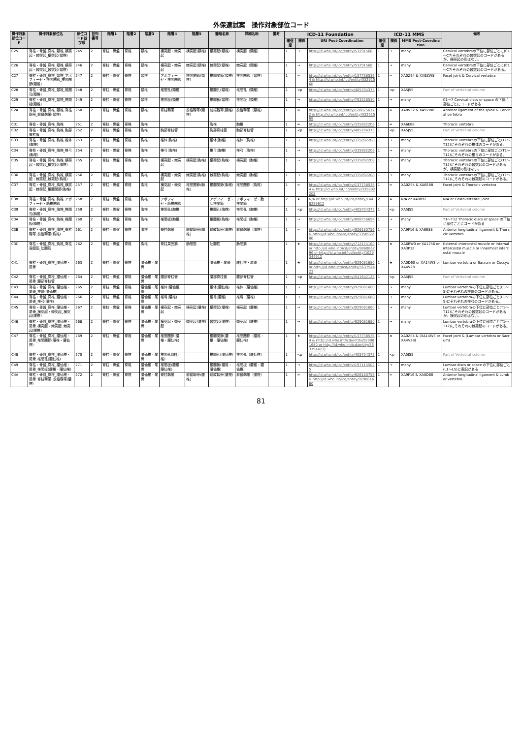外保連試案　操作対象部位コード
| 操作対象部位コード | 操作対象部位名 | 部位コード並び順 | 並列番号 | 階層1 | 階層2 | 階層3 | 階層4 | 階層5 | 簡略名称 | 詳細名称 | 備考 | ICD-11 Foundation | | | ICD-11 MMS | | | 備考 |
| --- | --- | --- | --- | --- | --- | --- | --- | --- | --- | --- | --- | --- | --- | --- | --- | --- | --- | --- |
| | | | | | | | | | | | | 確信度 | 関係 | URI Post-Coordination | 確信度 | 関係 | MMS Post-Coordination | |
| C25 | 脊柱・骨盤_脊椎_頸椎_横突起・棘突起_横突起(頸椎) | 245 | 2 | 脊柱・骨盤 | 脊椎 | 頸椎 | 横突起・棘突起 | 横突起(頸椎) | 横突起(頸椎) | 横突起（頸椎） | | 1 | → | http://id.who.int/icd/entity/53291568 | 1 | → | many | Cervical vertebraの下位に部位ごとに(C1～C7)それぞれの棘突起のコードがあるが、横突起の別はない。 |
| C26 | 脊柱・骨盤_脊椎_頸椎_横突起・棘突起_棘突起(頸椎) | 246 | 2 | 脊柱・骨盤 | 脊椎 | 頸椎 | 横突起・棘突起 | 棘突起(頸椎) | 棘突起(頸椎) | 棘突起（頸椎） | | 1 | → | http://id.who.int/icd/entity/53291568 | 1 | → | many | Cervical vertebraの下位に部位ごとに(C1～C7)それぞれの棘突起のコードがある。 |
| C27 | 脊柱・骨盤_脊椎_頸椎_アポフィーゼ・椎間関節_椎間関節(頸椎) | 247 | 2 | 脊柱・骨盤 | 脊椎 | 頸椎 | アポフィーゼ・椎間関節 | 椎間関節(頸椎) | 椎間関節(頸椎) | 椎間関節（頸椎） | | 1 | = | http://id.who.int/icd/entity/1377385364 & http://id.who.int/icd/entity/53291568 | 1 | = | XA0ZE4 & XA9ZW8 | Facet joint & Cervical vertebra |
| C28 | 脊柱・骨盤_脊椎_頸椎_椎間孔(頸椎) | 248 | 2 | 脊柱・骨盤 | 脊椎 | 頸椎 | 椎間孔(頸椎) | | 椎間孔(頸椎) | 椎間孔（頸椎） | | 1 | <p | http://id.who.int/icd/entity/405704375 | 1 | <p | XA5J55 | Part of Vertebral column |
| C29 | 脊柱・骨盤_脊椎_頸椎_椎間板(頸椎) | 249 | 2 | 脊柱・骨盤 | 脊椎 | 頸椎 | 椎間板(頸椎) | | 椎間板(頸椎) | 椎間板（頸椎） | | 1 | → | http://id.who.int/icd/entity/793228530 | 1 | → | many | C1～7 Cervical discs or space の下位に部位ごとにコードがある |
| C2A | 脊柱・骨盤_脊椎_頸椎_脊柱靱帯_前縦靱帯(頸椎) | 250 | 2 | 脊柱・骨盤 | 脊椎 | 頸椎 | 脊柱靱帯 | 前縦靱帯(頸椎) | 前縦靱帯(頸椎) | 前縦靱帯（頸椎） | | 1 | = | http://id.who.int/icd/entity/1280256772 & http://id.who.int/icd/entity/53291568 | 1 | = | XA8V32 & XA9ZW8 | Anterior ligament of the spine & Cervical vertebra |
| C31 | 脊柱・骨盤_脊椎_胸椎 | 251 | 2 | 脊柱・骨盤 | 脊椎 | 胸椎 | | | 胸椎 | 胸椎 | | 1 | = | http://id.who.int/icd/entity/335892208 | 1 | = | XA6E88 | Thoracic vertebra |
| C32 | 脊柱・骨盤_脊椎_胸椎_胸部脊柱管 | 252 | 2 | 脊柱・骨盤 | 脊椎 | 胸椎 | 胸部脊柱管 | | 胸部脊柱管 | 胸部脊柱管 | | 1 | <p | http://id.who.int/icd/entity/405704375 | 1 | <p | XA5J55 | Part of Vertebral column |
| C33 | 脊柱・骨盤_脊椎_胸椎_椎体(胸椎) | 253 | 2 | 脊柱・骨盤 | 脊椎 | 胸椎 | 椎体(胸椎) | | 椎体(胸椎) | 椎体（胸椎） | | 1 | → | http://id.who.int/icd/entity/335892208 | 1 | → | many | Thoracic vertebraの下位に部位ごと(T1～T12)にそれぞれの椎体のコードがある。 |
| C34 | 脊柱・骨盤_脊椎_胸椎_椎弓(胸椎) | 254 | 2 | 脊柱・骨盤 | 脊椎 | 胸椎 | 椎弓(胸椎) | | 椎弓(胸椎) | 椎弓（胸椎） | | 1 | → | http://id.who.int/icd/entity/335892208 | 1 | → | many | Thoracic vertebraの下位に部位ごと(T1～T12)にそれぞれの椎弓のコードがある。 |
| C35 | 脊柱・骨盤_脊椎_胸椎_横突起・棘突起_横突起(胸椎) | 255 | 2 | 脊柱・骨盤 | 脊椎 | 胸椎 | 横突起・棘突起 | 横突起(胸椎) | 横突起(胸椎) | 横突起（胸椎） | | 1 | → | http://id.who.int/icd/entity/335892208 | 1 | → | many | Thoracic vertebraの下位に部位ごと(T1～T12)にそれぞれの棘突起のコードがあるが、横突起の別はない。 |
| C36 | 脊柱・骨盤_脊椎_胸椎_横突起・棘突起_棘突起(胸椎) | 256 | 2 | 脊柱・骨盤 | 脊椎 | 胸椎 | 横突起・棘突起 | 棘突起(胸椎) | 棘突起(胸椎) | 棘突起（胸椎） | | 1 | → | http://id.who.int/icd/entity/335892208 | 1 | → | many | Thoracic vertebraの下位に部位ごと(T1～T12)にそれぞれの棘突起のコードがある。 |
| C37 | 脊柱・骨盤_脊椎_胸椎_横突起・棘突起_椎間関節(胸椎) | 257 | 2 | 脊柱・骨盤 | 脊椎 | 胸椎 | 横突起・棘突起 | 椎間関節(胸椎) | 椎間関節(胸椎) | 椎間関節（胸椎） | | 1 | = | http://id.who.int/icd/entity/1377385364 & http://id.who.int/icd/entity/335892208 | 1 | = | XA0ZE4 & XA6E88 | Facet joint & Thoracic vertebra |
| C38 | 脊柱・骨盤_脊椎_胸椎_アポフィーゼ・肋椎関節 | 258 | 2 | 脊柱・骨盤 | 脊椎 | 胸椎 | アポフィーゼ・肋椎関節 | | アポフィーゼ・肋椎関節 | アポフィーゼ・肋椎関節 | | 2 | ★ | N/A or http://id.who.int/icd/entity/1448239612 | 2 | ★ | N/A or XA0892 | N/A or Costovertebral joint |
| C39 | 脊柱・骨盤_脊椎_胸椎_椎間孔(胸椎) | 259 | 2 | 脊柱・骨盤 | 脊椎 | 胸椎 | 椎間孔(胸椎) | | 椎間孔(胸椎) | 椎間孔（胸椎） | | 1 | <p | http://id.who.int/icd/entity/405704375 | 1 | <p | XA5J55 | Part of Vertebral column |
| C3A | 脊柱・骨盤_脊椎_胸椎_椎間板(胸椎) | 260 | 2 | 脊柱・骨盤 | 脊椎 | 胸椎 | 椎間板(胸椎) | | 椎間板(胸椎) | 椎間板（胸椎） | | 1 | → | http://id.who.int/icd/entity/808756694 | 1 | → | many | T1～T12 Thoracic discs or space の下位に部位ごとにコードがある |
| C3B | 脊柱・骨盤_脊椎_胸椎_脊柱靱帯_前縦靱帯(胸椎) | 261 | 2 | 脊柱・骨盤 | 脊椎 | 胸椎 | 脊柱靱帯 | 前縦靱帯(胸椎) | 前縦靱帯(胸椎) | 前縦靱帯（胸椎） | | 1 | = | http://id.who.int/icd/entity/926180756 & http://id.who.int/icd/entity/335892208 | 1 | = | XA9F16 & XA6E88 | Anterior longitudinal ligament & Thoracic vertebra |
| C3C | 脊柱・骨盤_脊椎_胸椎_脊柱周囲筋_肋間筋 | 262 | 2 | 脊柱・骨盤 | 脊椎 | 胸椎 | 脊柱周囲筋 | 肋間筋 | 肋間筋 | 肋間筋 | | 1 | ★ | http://id.who.int/icd/entity/712174160 or http://id.who.int/icd/entity/886086296 or http://id.who.int/icd/entity/1029344912 | 1 | ★ | XA6RW0 or XA1256 or XA3P12 | External intercostal muscle or Internal intercostal muscle or Innermost intercostal muscle |
| C41 | 脊柱・骨盤_脊椎_腰仙椎・尾骨 | 263 | 2 | 脊柱・骨盤 | 脊椎 | 腰仙椎・尾骨 | | | 腰仙椎・尾骨 | 腰仙椎・尾骨 | | 1 | ★ | http://id.who.int/icd/entity/929081680 or http://id.who.int/icd/entity/563794423 | 1 | ★ | XA0D60 or XA14W3 or XA4V28 | Lumbar vertebra or Sacrum or Coccyx |
| C42 | 脊柱・骨盤_脊椎_腰仙椎・尾骨_腰部脊柱管 | 264 | 2 | 脊柱・骨盤 | 脊椎 | 腰仙椎・尾骨 | 腰部脊柱管 | | 腰部脊柱管 | 腰部脊柱管 | | 1 | <p | http://id.who.int/icd/entity/541642128 | 1 | <p | XA5J55 | Part of Vertebral column |
| C43 | 脊柱・骨盤_脊椎_腰仙椎・尾骨_椎体(腰仙椎) | 265 | 2 | 脊柱・骨盤 | 脊椎 | 腰仙椎・尾骨 | 椎体(腰仙椎) | | 椎体(腰仙椎) | 椎体（腰仙椎） | | 1 | → | http://id.who.int/icd/entity/929081680 | 1 | → | many | Lumbar vertebraの下位に部位ごと(L1～5)にそれぞれの椎体のコードがある。 |
| C44 | 脊柱・骨盤_脊椎_腰仙椎・尾骨_椎弓(腰椎) | 266 | 2 | 脊柱・骨盤 | 脊椎 | 腰仙椎・尾骨 | 椎弓(腰椎) | | 椎弓(腰椎) | 椎弓（腰椎） | | 1 | → | http://id.who.int/icd/entity/929081680 | 1 | → | many | Lumbar vertebraの下位に部位ごと(L1～5)にそれぞれの椎弓のコードがある。 |
| C45 | 脊柱・骨盤_脊椎_腰仙椎・尾骨_横突起・棘突起_横突起(腰椎) | 267 | 2 | 脊柱・骨盤 | 脊椎 | 腰仙椎・尾骨 | 横突起・棘突起 | 横突起(腰椎) | 横突起(腰椎) | 横突起（腰椎） | | 1 | → | http://id.who.int/icd/entity/929081680 | 1 | → | many | Lumbar vertebraの下位に部位ごと(T1～T12)にそれぞれの棘突起のコードがあるが、横突起の別はない。 |
| C46 | 脊柱・骨盤_脊椎_腰仙椎・尾骨_横突起・棘突起_棘突起(腰椎) | 268 | 2 | 脊柱・骨盤 | 脊椎 | 腰仙椎・尾骨 | 横突起・棘突起 | 棘突起(腰椎) | 棘突起(腰椎) | 棘突起（腰椎） | | 1 | → | http://id.who.int/icd/entity/929081680 | 1 | → | many | Lumbar vertebraの下位に部位ごと(T1～T12)にそれぞれの棘突起のコードがある。 |
| C47 | 脊柱・骨盤_脊椎_腰仙椎・尾骨_椎間関節(腰椎・腰仙椎) | 269 | 2 | 脊柱・骨盤 | 脊椎 | 腰仙椎・尾骨 | 椎間関節(腰椎・腰仙椎) | | 椎間関節(腰椎・腰仙椎) | 椎間関節（腰椎・腰仙椎） | | 1 | ★ | http://id.who.int/icd/entity/1377385364 & (http://id.who.int/icd/entity/929081680 or http://id.who.int/icd/entity/563794423) | 1 | ★ | XA0ZE4 & (XA14W3 or XA4V28) | Facet joint & (Lumbar vertebra or Sacrum) |
| C48 | 脊柱・骨盤_脊椎_腰仙椎・尾骨_椎間孔(腰仙椎) | 270 | 2 | 脊柱・骨盤 | 脊椎 | 腰仙椎・尾骨 | 椎間孔(腰仙椎) | | 椎間孔(腰仙椎) | 椎間孔（腰仙椎） | | 1 | <p | http://id.who.int/icd/entity/405704375 | 1 | <p | XA5J55 | Part of Vertebral column |
| C49 | 脊柱・骨盤_脊椎_腰仙椎・尾骨_椎間板(腰椎・腰仙椎) | 271 | 2 | 脊柱・骨盤 | 脊椎 | 腰仙椎・尾骨 | 椎間板(腰椎・腰仙椎) | | 椎間板(腰椎・腰仙椎) | 椎間板（腰椎・腰仙椎） | | 1 | → | http://id.who.int/icd/entity/1971155025 | 1 | → | many | Lumbar discs or space の下位に部位ごと(L1～L5)に表記がある |
| C4A | 脊柱・骨盤_脊椎_腰仙椎・尾骨_脊柱靱帯_前縦靱帯(腰椎) | 272 | 2 | 脊柱・骨盤 | 脊椎 | 腰仙椎・尾骨 | 脊柱靱帯 | 前縦靱帯(腰椎) | 前縦靱帯(腰椎) | 前縦靱帯（腰椎） | | 1 | = | http://id.who.int/icd/entity/926180756 & http://id.who.int/icd/entity/929081680 | 1 | = | XA9F16 & XA0D60 | Anterior longitudinal ligament & Lumbar vertebra |
81